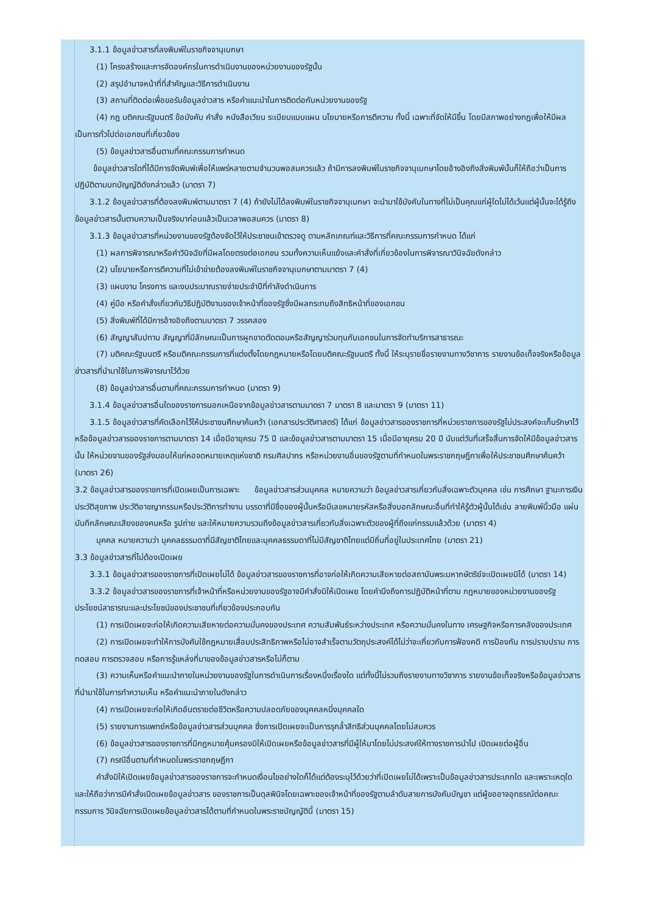3.1.1 ข้อมูลข่าวสารที่ลงพิมพ์ในราชกิจจานุเบกษา
(1) โครงสร้างและการจัดองค์กรในการดำเนินงานของหน่วยงานของรัฐนั้น
(2) สรุปอำนาจหน้าที่ที่สำคัญและวิธีการดำเนินงาน
(3) สถานที่ติดต่อเพื่อขอรับข้อมูลข่าวสาร หรือคำแนะนำในการติดต่อกับหน่วยงานของรัฐ
(4) กฎ มติคณะรัฐมนตรี ข้อบังคับ คำสั่ง หนังสือเวียน ระเบียบแบบแผน นโยบายหรือการตีความ ทั้งนี้ เฉพาะที่จัดให้มีขึ้น โดยมีสภาพอย่างกฎเพื่อให้มีผลเป็นการทั่วไปต่อเอกชนที่เกี่ยวข้อง
(5) ข้อมูลข่าวสารอื่นตามที่คณะกรรมการกำหนด
ข้อมูลข่าวสารใดที่ได้มีการจัดพิมพ์เพื่อให้แพร่หลายตามจำนวนพอสมควรแล้ว ถ้ามีการลงพิมพ์ในราชกิจจานุเบกษาโดยอ้างอิงถึงสิ่งพิมพ์นั้นก็ให้ถือว่าเป็นการปฏิบัติตามบทบัญญัติดังกล่าวแล้ว (มาตรา 7)
3.1.2 ข้อมูลข่าวสารที่ต้องลงพิมพ์ตามมาตรา 7 (4) ถ้ายังไม่ได้ลงพิมพ์ในราชกิจจานุเบกษา จะนำมาใช้บังคับในทางที่ไม่เป็นคุณแก่ผู้ใดไม่ได้เว้นแต่ผู้นั้นจะได้รู้ถึงข้อมูลข่าวสารนั้นตามความเป็นจริงมาก่อนแล้วเป็นเวลาพอสมควร (มาตรา 8)
3.1.3 ข้อมูลข่าวสารที่หน่วยงานของรัฐต้องจัดไว้ให้ประชาชนเข้าตรวจดู ตามหลักเกณฑ์และวิธีการที่คณะกรรมการกำหนด ได้แก่
(1) ผลการพิจารณาหรือคำวินิจฉัยที่มีผลโดยตรงต่อเอกชน รวมทั้งความเห็นแย้งและคำสั่งที่เกี่ยวข้องในการพิจารณาวินิจฉัยดังกล่าว
(2) นโยบายหรือการตีความที่ไม่เข้าข่ายต้องลงพิมพ์ในราชกิจจานุเบกษาตามมาตรา 7 (4)
(3) แผนงาน โครงการ และงบประมาณรายจ่ายประจำปีที่กำลังดำเนินการ
(4) คู่มือ หรือคำสั่งเกี่ยวกับวิธีปฏิบัติงานของเจ้าหน้าที่ของรัฐซึ่งมีผลกระทบถึงสิทธิหน้าที่ของเอกชน
(5) สิ่งพิมพ์ที่ได้มีการอ้างอิงถึงตามมาตรา 7 วรรคสอง
(6) สัญญาสัมปทาน สัญญาที่มีลักษณะเป็นการผูกขาดตัดตอนหรือสัญญาร่วมทุนกับเอกชนในการจัดทำบริการสาธารณะ
(7) มติคณะรัฐมนตรี หรือมติคณะกรรมการที่แต่งตั้งโดยกฎหมายหรือโดยมติคณะรัฐมนตรี ทั้งนี้ ให้ระบุรายชื่อรายงานทางวิชาการ รายงานข้อเท็จจริงหรือข้อมูลข่าวสารที่นำมาใช้ในการพิจารณาไว้ด้วย
(8) ข้อมูลข่าวสารอื่นตามที่คณะกรรมการกำหนด (มาตรา 9)
3.1.4 ข้อมูลข่าวสารอื่นใดของราชการนอกเหนือจากข้อมูลข่าวสารตามมาตรา 7 มาตรา 8 และมาตรา 9 (มาตรา 11)
3.1.5 ข้อมูลข่าวสารที่คัดเลือกไว้ให้ประชาชนศึกษาค้นคว้า (เอกสารประวัติศาสตร์) ได้แก่ ข้อมูลข่าวสารของราชการที่หน่วยราชการของรัฐไม่ประสงค์จะเก็บรักษาไว้หรือข้อมูลข่าวสารของราชการตามมาตรา 14 เมื่อมีอายุครบ 75 ปี และข้อมูลข่าวสารตามมาตรา 15 เมื่อมีอายุครบ 20 ปี นับแต่วันที่เสร็จสิ้นการจัดให้มีข้อมูลข่าวสารนั้น ให้หน่วยงานของรัฐส่งมอบให้แก่หอจดหมายเหตุแห่งชาติ กรมศิลปากร หรือหน่วยงานอื่นของรัฐตามที่กำหนดในพระราชกฤษฎีกาเพื่อให้ประชาชนศึกษาค้นคว้า (มาตรา 26)
3.2 ข้อมูลข่าวสารของราชการที่เปิดเผยเป็นการเฉพาะ ข้อมูลข่าวสารส่วนบุคคล หมายความว่า ข้อมูลข่าวสารเกี่ยวกับสิ่งเฉพาะตัวบุคคล เช่น การศึกษา ฐานะการเงิน ประวัติสุขภาพ ประวัติอาชญากรรมหรือประวัติการทำงาน บรรดาที่มีชื่อของผู้นั้นหรือมีเลขหมายรหัสหรือสิ่งบอกลักษณะอื่นที่ทำให้รู้ตัวผู้นั้นได้เช่น ลายพิมพ์นิ้วมือ แผ่นบันทึกลักษณะเสียงของคนหรือ รูปถ่าย และให้หมายความรวมถึงข้อมูลข่าวสารเกี่ยวกับสิ่งเฉพาะตัวของผู้ที่ถึงแก่กรรมแล้วด้วย (มาตรา 4)
บุคคล หมายความว่า บุคคลธรรมดาที่มีสัญชาติไทยและบุคคลธรรมดาที่ไม่มีสัญชาติไทยแต่มีถิ่นที่อยู่ในประเทศไทย (มาตรา 21)
3.3 ข้อมูลข่าวสารที่ไม่ต้องเปิดเผย
3.3.1 ข้อมูลข่าวสารของราชการที่เปิดเผยไม่ได้ ข้อมูลข่าวสารของราชการที่อาจก่อให้เกิดความเสียหายต่อสถาบันพระมหากษัตริย์จะเปิดเผยมิได้ (มาตรา 14)
3.3.2 ข้อมูลข่าวสารของราชการที่เจ้าหน้าที่หรือหน่วยงานของรัฐอาจมีคำสั่งมิให้เปิดเผย โดยคำนึงถึงการปฏิบัติหน้าที่ตาม กฎหมายของหน่วยงานของรัฐ ประโยชน์สาธารณะและประโยชน์ของประชาชนที่เกี่ยวข้องประกอบกัน
(1) การเปิดเผยจะก่อให้เกิดความเสียหายต่อความมั่นคงของประเทศ ความสัมพันธ์ระหว่างประเทศ หรือความมั่นคงในทาง เศรษฐกิจหรือการคลังของประเทศ
(2) การเปิดเผยจะทำให้การบังคับใช้กฎหมายเสื่อมประสิทธิภาพหรือไม่อาจสำเร็จตามวัตถุประสงค์ได้ไม่ว่าจะเกี่ยวกับการฟ้องคดี การป้องกัน การปราบปราม การทดสอบ การตรวจสอบ หรือการรู้แหล่งที่มาของข้อมูลข่าวสารหรือไม่ก็ตาม
(3) ความเห็นหรือคำแนะนำภายในหน่วยงานของรัฐในการดำเนินการเรื่องหนึ่งเรื่องใด แต่ทั้งนี้ไม่รวมถึงรายงานทางวิชาการ รายงานข้อเท็จจริงหรือข้อมูลข่าวสารที่นำมาใช้ในการทำความเห็น หรือคำแนะนำภายในดังกล่าว
(4) การเปิดเผยจะก่อให้เกิดอันตรายต่อชีวิตหรือความปลอดภัยของบุคคลหนึ่งบุคคลใด
(5) รายงานการแพทย์หรือข้อมูลข่าวสารส่วนบุคคล ซึ่งการเปิดเผยจะเป็นการรุกล้ำสิทธิส่วนบุคคลโดยไม่สมควร
(6) ข้อมูลข่าวสารของราชการที่มีกฎหมายคุ้มครองมิให้เปิดเผยหรือข้อมูลข่าวสารที่มีผู้ให้มาโดยไม่ประสงค์ให้ทางราชการนำไป เปิดเผยต่อผู้อื่น
(7) กรณีอื่นตามที่กำหนดในพระราชกฤษฎีกา
คำสั่งมิให้เปิดเผยข้อมูลข่าวสารของราชการจะกำหนดเงื่อนไขอย่างใดก็ได้แต่ต้องระบุไว้ด้วยว่าที่เปิดเผยไม่ได้เพราะเป็นข้อมูลข่าวสารประเภทใด และเพราะเหตุใด และให้ถือว่าการมีคำสั่งเปิดเผยข้อมูลข่าวสาร ของราชการเป็นดุลพินิจโดยเฉพาะของเจ้าหน้าที่ของรัฐตามลำดับสายการบังคับบัญชา แต่ผู้ขออาจอุทธรณ์ต่อคณะกรรมการ วินิจฉัยการเปิดเผยข้อมูลข่าวสารได้ตามที่กำหนดในพระราชบัญญัตินี้ (มาตรา 15)